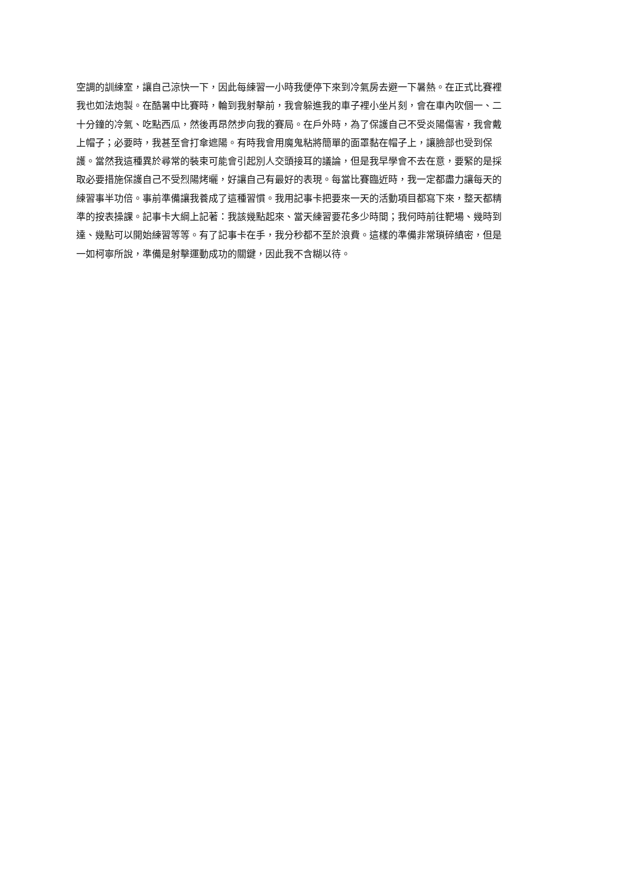空調的訓練室，讓自己涼快一下，因此每練習一小時我便停下來到冷氣房去避一下暑熱。在正式比賽裡
我也如法炮製。在酷暑中比賽時，輪到我射擊前，我會躲進我的車子裡小坐片刻，會在車內吹個一、二
十分鐘的冷氣、吃點西瓜，然後再昂然步向我的賽局。在戶外時，為了保護自己不受炎陽傷害，我會戴
上帽子；必要時，我甚至會打傘遮陽。有時我會用魔鬼粘將簡單的面罩黏在帽子上，讓臉部也受到保
護。當然我這種異於尋常的裝束可能會引起別人交頭接耳的議論，但是我早學會不去在意，要緊的是採
取必要措施保護自己不受烈陽烤曬，好讓自己有最好的表現。每當比賽臨近時，我一定都盡力讓每天的
練習事半功倍。事前準備讓我養成了這種習慣。我用記事卡把要來一天的活動項目都寫下來，整天都精
準的按表操課。記事卡大綱上記著：我該幾點起來、當天練習要花多少時間；我何時前往靶場、幾時到
達、幾點可以開始練習等等。有了記事卡在手，我分秒都不至於浪費。這樣的準備非常瑣碎縝密，但是
一如柯寧所說，準備是射擊運動成功的關鍵，因此我不含糊以待。